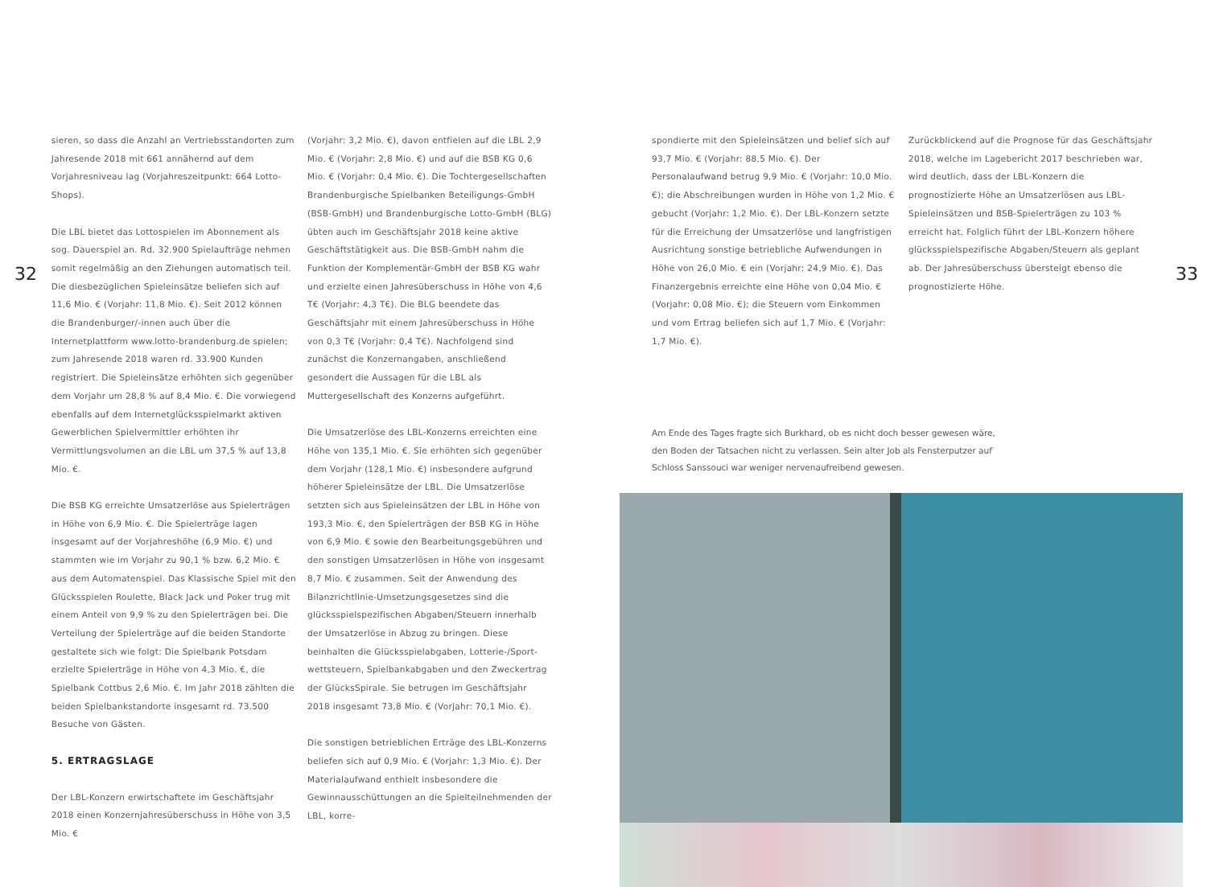32
sieren, so dass die Anzahl an Vertriebsstandorten zum Jahresende 2018 mit 661 annähernd auf dem Vorjahres­niveau lag (Vorjahreszeitpunkt: 664 Lotto-Shops).
Die LBL bietet das Lottospielen im Abonnement als sog. Dauerspiel an. Rd. 32.900 Spielaufträge nehmen somit regelmäßig an den Ziehungen automatisch teil. Die diesbezüglichen Spieleinsätze beliefen sich auf 11,6 Mio. € (Vorjahr: 11,8 Mio. €). Seit 2012 können die Brandenburger/-innen auch über die Internetplattform www.lotto-brandenburg.de spielen; zum Jahresende 2018 waren rd. 33.900 Kunden registriert. Die Spielein­sätze erhöhten sich gegenüber dem Vorjahr um 28,8 % auf 8,4 Mio. €. Die vorwiegend ebenfalls auf dem Inter­netglücksspielmarkt aktiven Gewerblichen Spielvermitt­ler erhöhten ihr Vermittlungsvolumen an die LBL um 37,5 % auf 13,8 Mio. €.
Die BSB KG erreichte Umsatzerlöse aus Spielerträgen in Höhe von 6,9 Mio. €. Die Spielerträge lagen insgesamt auf der Vorjahreshöhe (6,9 Mio. €) und stammten wie im Vorjahr zu 90,1 % bzw. 6,2 Mio. € aus dem Automaten­spiel. Das Klassische Spiel mit den Glücksspielen Roulette, Black Jack und Poker trug mit einem Anteil von 9,9 % zu den Spielerträgen bei. Die Verteilung der Spielerträge auf die beiden Standorte gestaltete sich wie folgt: Die Spielbank Potsdam erzielte Spielerträge in Höhe von 4,3 Mio. €, die Spielbank Cottbus 2,6 Mio. €. Im Jahr 2018 zählten die beiden Spielbankstandorte insgesamt rd. 73.500 Besuche von Gästen.
5. ERTRAGSLAGE
Der LBL-Konzern erwirtschaftete im Geschäftsjahr 2018 einen Konzernjahresüberschuss in Höhe von 3,5 Mio. €
(Vorjahr: 3,2 Mio. €), davon entfielen auf die LBL 2,9 Mio. € (Vorjahr: 2,8 Mio. €) und auf die BSB KG 0,6 Mio. € (Vorjahr: 0,4 Mio. €). Die Tochtergesellschaften Brandenburgische Spielbanken Beteiligungs-GmbH (BSB-GmbH) und Brandenburgische Lotto-GmbH (BLG) übten auch im Geschäftsjahr 2018 keine aktive Geschäftstätig­keit aus. Die BSB-GmbH nahm die Funktion der Komple­mentär-GmbH der BSB KG wahr und erzielte einen Jahres­überschuss in Höhe von 4,6 T€ (Vorjahr: 4,3 T€). Die BLG beendete das Geschäftsjahr mit einem Jahresüberschuss in Höhe von 0,3 T€ (Vorjahr: 0,4 T€). Nachfolgend sind zunächst die Konzernangaben, anschließend gesondert die Aussagen für die LBL als Muttergesellschaft des Konzerns aufgeführt.
Die Umsatzerlöse des LBL-Konzerns erreichten eine Höhe von 135,1 Mio. €. Sie erhöhten sich gegenüber dem Vorjahr (128,1 Mio. €) insbesondere aufgrund höherer Spieleinsätze der LBL. Die Umsatzerlöse setzten sich aus Spieleinsätzen der LBL in Höhe von 193,3 Mio. €, den Spielerträgen der BSB KG in Höhe von 6,9 Mio. € sowie den Bearbeitungsgebühren und den sonstigen Umsatz­erlösen in Höhe von insgesamt 8,7 Mio. € zusammen. Seit der Anwendung des Bilanzrichtlinie-Umsetzungsge­setzes sind die glücksspielspezifischen Abgaben/Steuern innerhalb der Umsatzerlöse in Abzug zu bringen. Diese beinhalten die Glücksspielabgaben, Lotterie-/Sport­wettsteuern, Spielbankabgaben und den Zweckertrag der GlücksSpirale. Sie betrugen im Geschäftsjahr 2018 insgesamt 73,8 Mio. € (Vorjahr: 70,1 Mio. €).
Die sonstigen betrieblichen Erträge des LBL-Konzerns beliefen sich auf 0,9 Mio. € (Vorjahr: 1,3 Mio. €). Der Materialaufwand enthielt insbesondere die Gewinnaus­schüttungen an die Spielteilnehmenden der LBL, korre-
spondierte mit den Spieleinsätzen und belief sich auf 93,7 Mio. € (Vorjahr: 88,5 Mio. €). Der Personalaufwand betrug 9,9 Mio. € (Vorjahr: 10,0 Mio. €); die Abschrei­bungen wurden in Höhe von 1,2 Mio. € gebucht (Vorjahr: 1,2 Mio. €). Der LBL-Konzern setzte für die Erreichung der Umsatzerlöse und langfristigen Ausrichtung sonstige betriebliche Aufwendungen in Höhe von 26,0 Mio. € ein (Vorjahr: 24,9 Mio. €). Das Finanzergebnis erreichte eine Höhe von 0,04 Mio. € (Vorjahr: 0,08 Mio. €); die Steuern vom Einkommen und vom Ertrag beliefen sich auf 1,7 Mio. € (Vorjahr: 1,7 Mio. €).
Zurückblickend auf die Prognose für das Geschäftsjahr 2018, welche im Lagebericht 2017 beschrieben war, wird deutlich, dass der LBL-Konzern die prognostizierte Höhe an Umsatzerlösen aus LBL-Spieleinsätzen und BSB-Spieler­trägen zu 103 % erreicht hat. Folglich führt der LBL-Kon­zern höhere glücksspielspezifische Abgaben/Steuern als geplant ab. Der Jahresüberschuss übersteigt ebenso die prognostizierte Höhe.
Am Ende des Tages fragte sich Burkhard, ob es nicht doch besser gewesen wäre, den Boden der Tatsachen nicht zu verlassen. Sein alter Job als Fensterputzer auf Schloss Sanssouci war weniger nervenaufreibend gewesen.
33